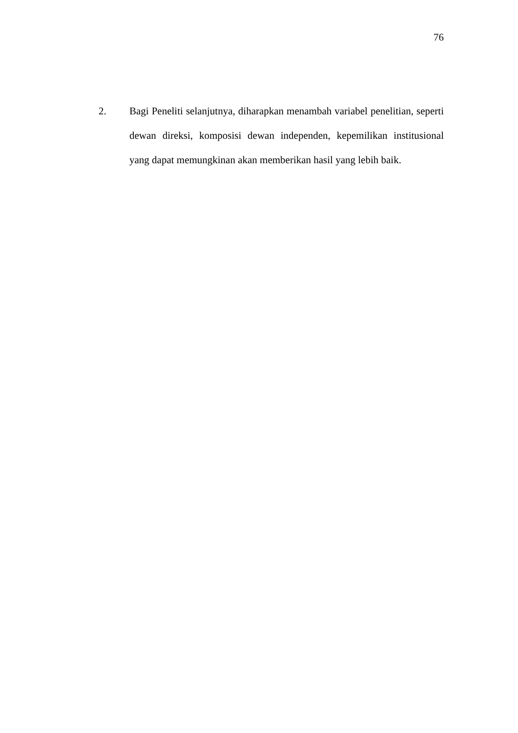76
2. Bagi Peneliti selanjutnya, diharapkan menambah variabel penelitian, seperti dewan direksi, komposisi dewan independen, kepemilikan institusional yang dapat memungkinan akan memberikan hasil yang lebih baik.